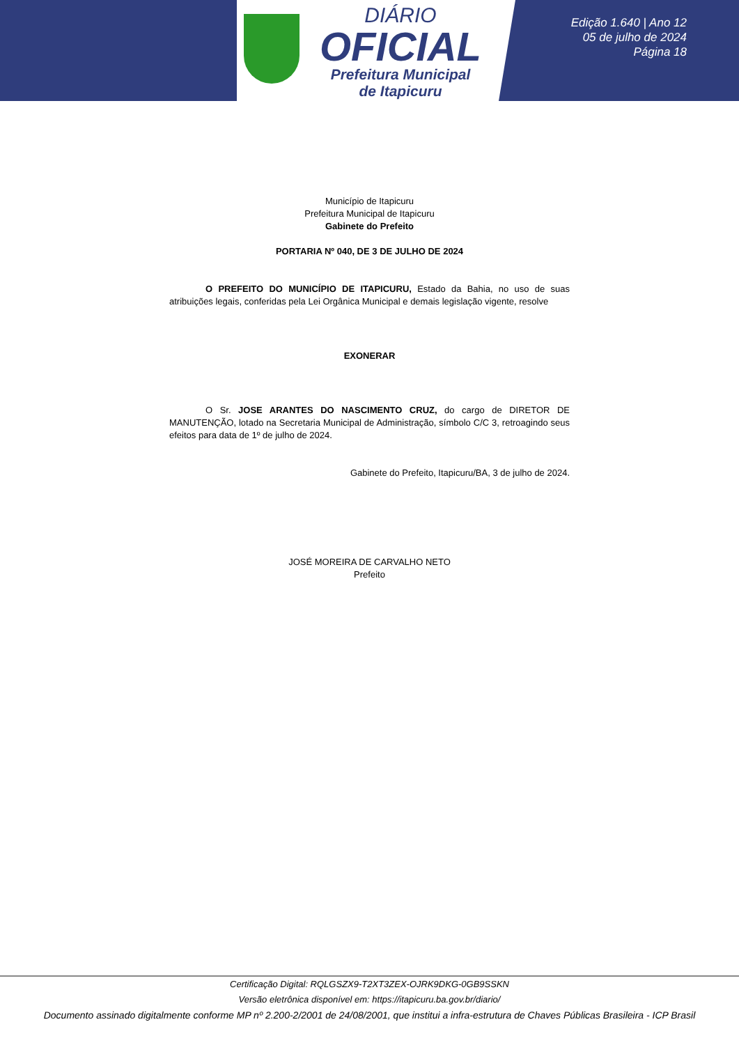DIÁRIO
OFICIAL
Prefeitura Municipal
de Itapicuru
Edição 1.640 | Ano 12
05 de julho de 2024
Página 18
Município de Itapicuru
Prefeitura Municipal de Itapicuru
Gabinete do Prefeito
PORTARIA Nº 040, DE 3 DE JULHO DE 2024
O PREFEITO DO MUNICÍPIO DE ITAPICURU, Estado da Bahia, no uso de suas atribuições legais, conferidas pela Lei Orgânica Municipal e demais legislação vigente, resolve
EXONERAR
O Sr. JOSE ARANTES DO NASCIMENTO CRUZ, do cargo de DIRETOR DE MANUTENÇÃO, lotado na Secretaria Municipal de Administração, símbolo C/C 3, retroagindo seus efeitos para data de 1º de julho de 2024.
Gabinete do Prefeito, Itapicuru/BA, 3 de julho de 2024.
JOSÉ MOREIRA DE CARVALHO NETO
Prefeito
Certificação Digital: RQLGSZX9-T2XT3ZEX-OJRK9DKG-0GB9SSKN
Versão eletrônica disponível em: https://itapicuru.ba.gov.br/diario/
Documento assinado digitalmente conforme MP nº 2.200-2/2001 de 24/08/2001, que institui a infra-estrutura de Chaves Públicas Brasileira - ICP Brasil